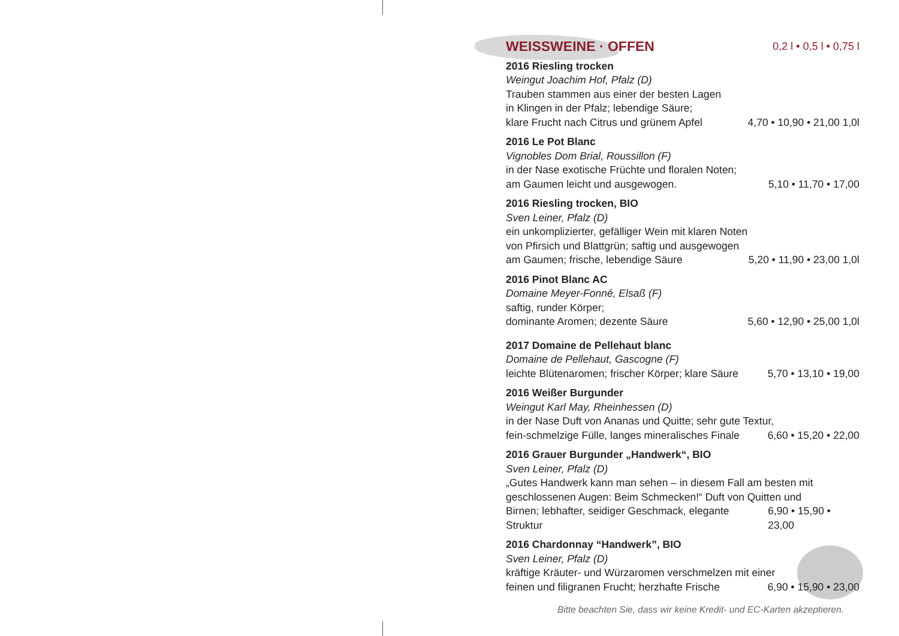WEISSWEINE · OFFEN
0,2 l • 0,5 l • 0,75 l
2016 Riesling trocken
Weingut Joachim Hof, Pfalz (D)
Trauben stammen aus einer der besten Lagen
in Klingen in der Pfalz; lebendige Säure;
klare Frucht nach Citrus und grünem Apfel 4,70 • 10,90 • 21,00 1,0l
2016 Le Pot Blanc
Vignobles Dom Brial, Roussillon (F)
in der Nase exotische Früchte und floralen Noten;
am Gaumen leicht und ausgewogen. 5,10 • 11,70 • 17,00
2016 Riesling trocken, BIO
Sven Leiner, Pfalz (D)
ein unkomplizierter, gefälliger Wein mit klaren Noten
von Pfirsich und Blattgrün; saftig und ausgewogen
am Gaumen; frische, lebendige Säure 5,20 • 11,90 • 23,00 1,0l
2016 Pinot Blanc AC
Domaine Meyer-Fonné, Elsaß (F)
saftig, runder Körper;
dominante Aromen; dezente Säure 5,60 • 12,90 • 25,00 1,0l
2017 Domaine de Pellehaut blanc
Domaine de Pellehaut, Gascogne (F)
leichte Blütenaromen; frischer Körper; klare Säure 5,70 • 13,10 • 19,00
2016 Weißer Burgunder
Weingut Karl May, Rheinhessen (D)
in der Nase Duft von Ananas und Quitte; sehr gute Textur,
fein-schmelzige Fülle, langes mineralisches Finale 6,60 • 15,20 • 22,00
2016 Grauer Burgunder „Handwerk“, BIO
Sven Leiner, Pfalz (D)
„Gutes Handwerk kann man sehen – in diesem Fall am besten mit
geschlossenen Augen: Beim Schmecken!“ Duft von Quitten und
Birnen; lebhafter, seidiger Geschmack, elegante Struktur 6,90 • 15,90 • 23,00
2016 Chardonnay “Handwerk”, BIO
Sven Leiner, Pfalz (D)
kräftige Kräuter- und Würzaromen verschmelzen mit einer
feinen und filigranen Frucht; herzhafte Frische 6,90 • 15,90 • 23,00
Bitte beachten Sie, dass wir keine Kredit- und EC-Karten akzeptieren.